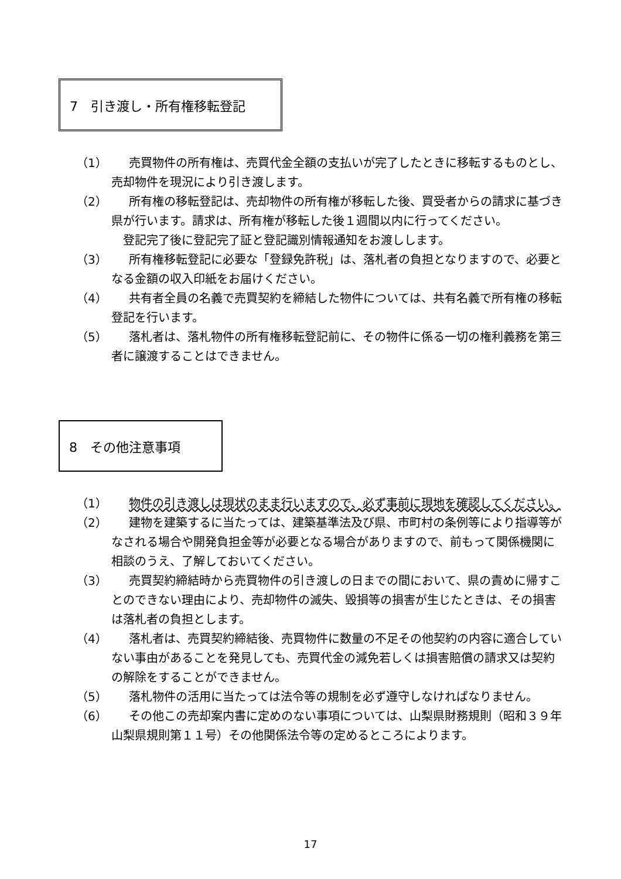7　引き渡し・所有権移転登記
（1） 売買物件の所有権は、売買代金全額の支払いが完了したときに移転するものとし、売却物件を現況により引き渡します。
（2） 所有権の移転登記は、売却物件の所有権が移転した後、買受者からの請求に基づき県が行います。請求は、所有権が移転した後１週間以内に行ってください。
　登記完了後に登記完了証と登記識別情報通知をお渡しします。
（3） 所有権移転登記に必要な「登録免許税」は、落札者の負担となりますので、必要となる金額の収入印紙をお届けください。
（4） 共有者全員の名義で売買契約を締結した物件については、共有名義で所有権の移転登記を行います。
（5） 落札者は、落札物件の所有権移転登記前に、その物件に係る一切の権利義務を第三者に譲渡することはできません。
8　その他注意事項
（1） 物件の引き渡しは現状のまま行いますので、必ず事前に現地を確認してください。
（2） 建物を建築するに当たっては、建築基準法及び県、市町村の条例等により指導等がなされる場合や開発負担金等が必要となる場合がありますので、前もって関係機関に相談のうえ、了解しておいてください。
（3） 売買契約締結時から売買物件の引き渡しの日までの間において、県の責めに帰すことのできない理由により、売却物件の滅失、毀損等の損害が生じたときは、その損害は落札者の負担とします。
（4） 落札者は、売買契約締結後、売買物件に数量の不足その他契約の内容に適合していない事由があることを発見しても、売買代金の減免若しくは損害賠償の請求又は契約の解除をすることができません。
（5） 落札物件の活用に当たっては法令等の規制を必ず遵守しなければなりません。
（6） その他この売却案内書に定めのない事項については、山梨県財務規則（昭和３９年山梨県規則第１１号）その他関係法令等の定めるところによります。
17